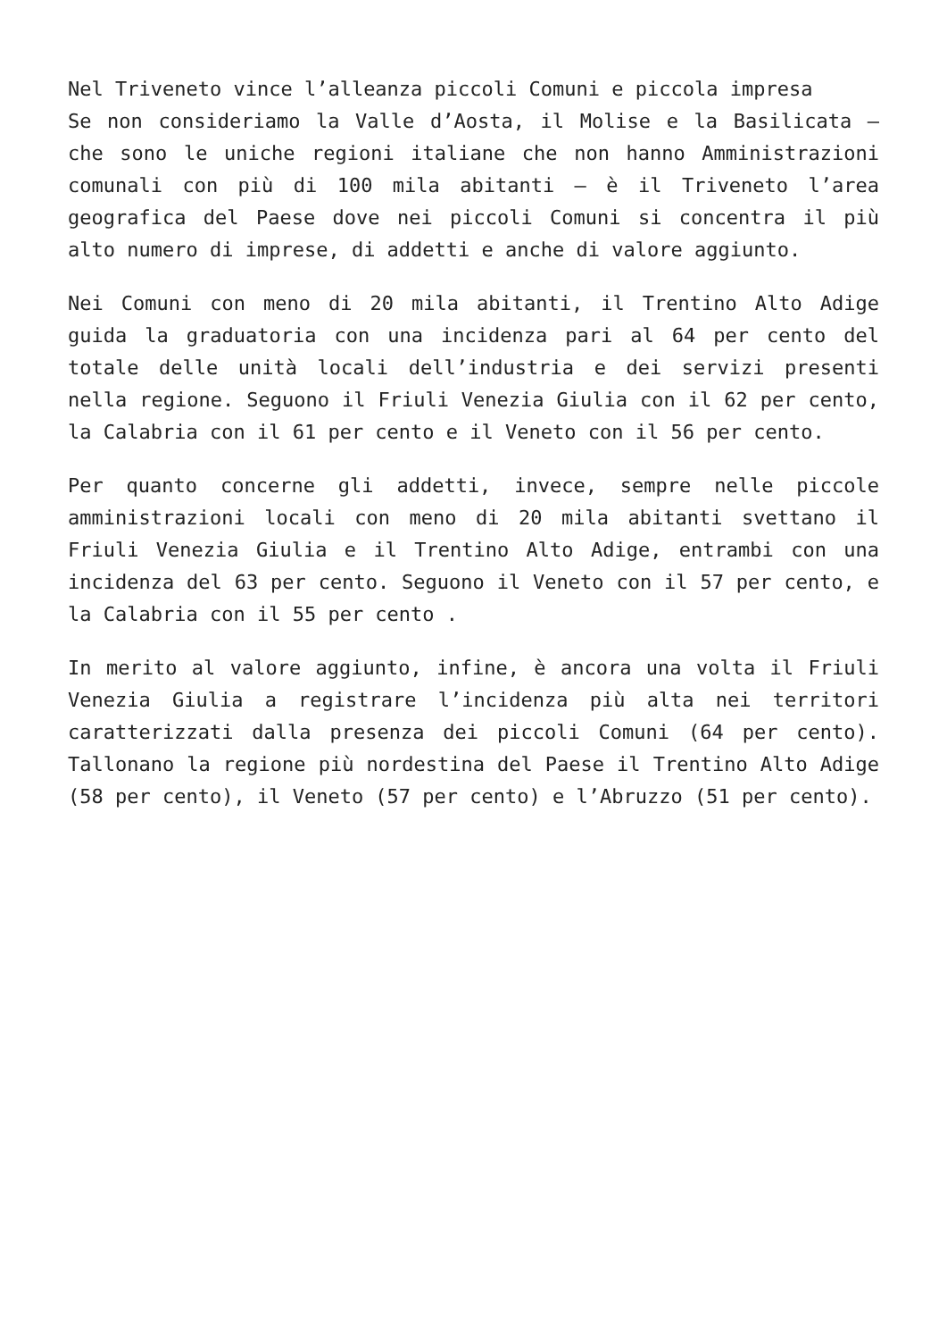Nel Triveneto vince l’alleanza piccoli Comuni e piccola impresa
Se non consideriamo la Valle d’Aosta, il Molise e la Basilicata – che sono le uniche regioni italiane che non hanno Amministrazioni comunali con più di 100 mila abitanti – è il Triveneto l’area geografica del Paese dove nei piccoli Comuni si concentra il più alto numero di imprese, di addetti e anche di valore aggiunto.
Nei Comuni con meno di 20 mila abitanti, il Trentino Alto Adige guida la graduatoria con una incidenza pari al 64 per cento del totale delle unità locali dell’industria e dei servizi presenti nella regione. Seguono il Friuli Venezia Giulia con il 62 per cento, la Calabria con il 61 per cento e il Veneto con il 56 per cento.
Per quanto concerne gli addetti, invece, sempre nelle piccole amministrazioni locali con meno di 20 mila abitanti svettano il Friuli Venezia Giulia e il Trentino Alto Adige, entrambi con una incidenza del 63 per cento. Seguono il Veneto con il 57 per cento, e la Calabria con il 55 per cento .
In merito al valore aggiunto, infine, è ancora una volta il Friuli Venezia Giulia a registrare l’incidenza più alta nei territori caratterizzati dalla presenza dei piccoli Comuni (64 per cento). Tallonano la regione più nordestina del Paese il Trentino Alto Adige (58 per cento), il Veneto (57 per cento) e l’Abruzzo (51 per cento).